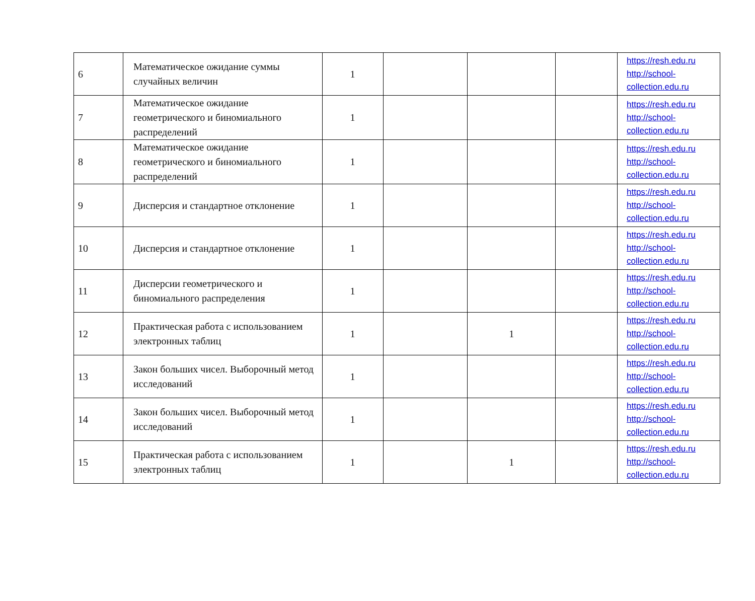| 6 | Математическое ожидание суммы случайных величин | 1 | | | | https://resh.edu.ru http://school-collection.edu.ru |
| 7 | Математическое ожидание геометрического и биномиального распределений | 1 | | | | https://resh.edu.ru http://school-collection.edu.ru |
| 8 | Математическое ожидание геометрического и биномиального распределений | 1 | | | | https://resh.edu.ru http://school-collection.edu.ru |
| 9 | Дисперсия и стандартное отклонение | 1 | | | | https://resh.edu.ru http://school-collection.edu.ru |
| 10 | Дисперсия и стандартное отклонение | 1 | | | | https://resh.edu.ru http://school-collection.edu.ru |
| 11 | Дисперсии геометрического и биномиального распределения | 1 | | | | https://resh.edu.ru http://school-collection.edu.ru |
| 12 | Практическая работа с использованием электронных таблиц | 1 | | 1 | | https://resh.edu.ru http://school-collection.edu.ru |
| 13 | Закон больших чисел. Выборочный метод исследований | 1 | | | | https://resh.edu.ru http://school-collection.edu.ru |
| 14 | Закон больших чисел. Выборочный метод исследований | 1 | | | | https://resh.edu.ru http://school-collection.edu.ru |
| 15 | Практическая работа с использованием электронных таблиц | 1 | | 1 | | https://resh.edu.ru http://school-collection.edu.ru |